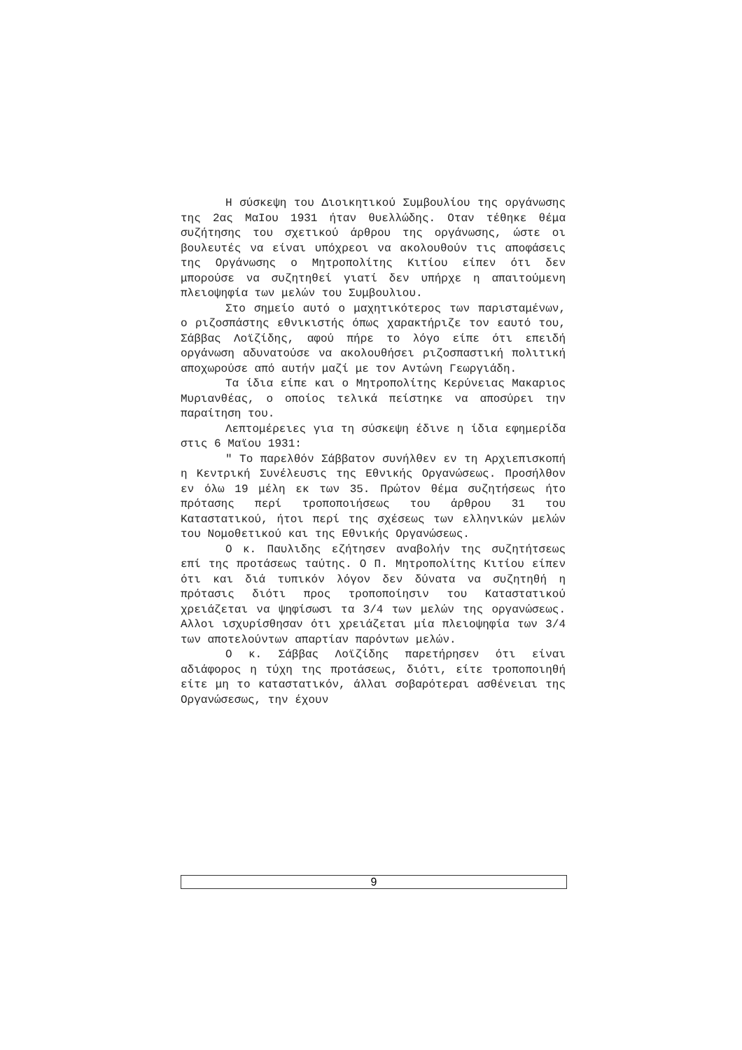Η σύσκεψη του Διοικητικού Συμβουλίου της οργάνωσης της 2ας ΜαΙου 1931 ήταν θυελλώδης. Οταν τέθηκε θέμα συζήτησης του σχετικού άρθρου της οργάνωσης, ώστε οι βουλευτές να είναι υπόχρεοι να ακολουθούν τις αποφάσεις της Οργάνωσης ο Μητροπολίτης Κιτίου είπεν ότι δεν μπορούσε να συζητηθεί γιατί δεν υπήρχε η απαιτούμενη πλειοψηφία των μελών του Συμβουλιου.
Στο σημείο αυτό ο μαχητικότερος των παρισταμένων, ο ριζοσπάστης εθνικιστής όπως χαρακτήριζε τον εαυτό του, Σάββας Λοϊζίδης, αφού πήρε το λόγο είπε ότι επειδή οργάνωση αδυνατούσε να ακολουθήσει ριζοσπαστική πολιτική αποχωρούσε από αυτήν μαζί με τον Αντώνη Γεωργιάδη.
Τα ίδια είπε και ο Μητροπολίτης Κερύνειας Μακαριος Μυριανθέας, ο οποίος τελικά πείστηκε να αποσύρει την παραίτηση του.
Λεπτομέρειες για τη σύσκεψη έδινε η ίδια εφημερίδα στις 6 Μαϊου 1931:
" Το παρελθόν Σάββατον συνήλθεν εν τη Αρχιεπισκοπή η Κεντρική Συνέλευσις της Εθνικής Οργανώσεως. Προσήλθον εν όλω 19 μέλη εκ των 35. Πρώτον θέμα συζητήσεως ήτο πρότασης περί τροποποιήσεως του άρθρου 31 του Καταστατικού, ήτοι περί της σχέσεως των ελληνικών μελών του Νομοθετικού και της Εθνικής Οργανώσεως.
Ο κ. Παυλιδης εζήτησεν αναβολήν της συζητήτσεως επί της προτάσεως ταύτης. Ο Π. Μητροπολίτης Κιτίου είπεν ότι και διά τυπικόν λόγον δεν δύνατα να συζητηθή η πρότασις διότι προς τροποποίησιν του Καταστατικού χρειάζεται να ψηφίσωσι τα 3/4 των μελών της οργανώσεως. Αλλοι ισχυρίσθησαν ότι χρειάζεται μία πλειοψηφία των 3/4 των αποτελούντων απαρτίαν παρόντων μελών.
Ο κ. Σάββας Λοϊζίδης παρετήρησεν ότι είναι αδιάφορος η τύχη της προτάσεως, διότι, είτε τροποποιηθή είτε μη το καταστατικόν, άλλαι σοβαρότεραι ασθένειαι της Οργανώσεσως, την έχουν
9